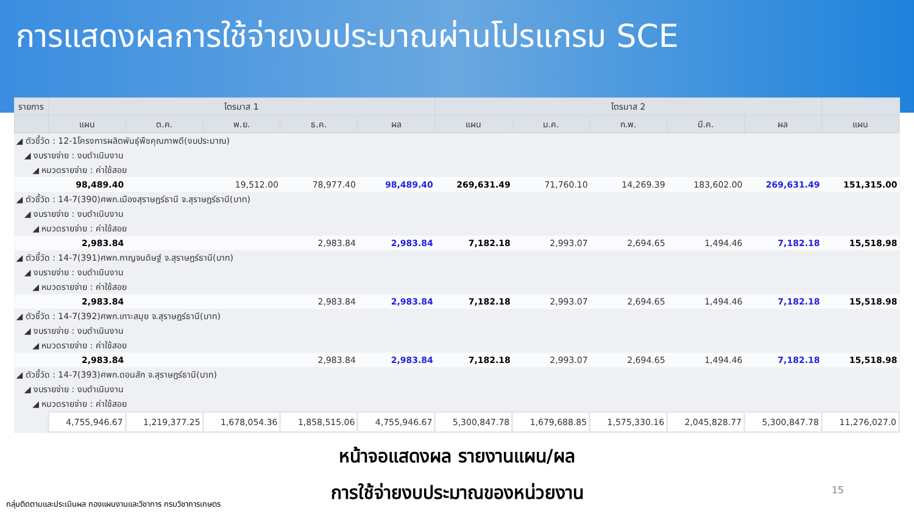การแสดงผลการใช้จ่ายงบประมาณผ่านโปรแกรม SCE
| รายการ | ไตรมาส 1 | | | | | ไตรมาส 2 | | | | | |
| --- | --- | --- | --- | --- | --- | --- | --- | --- | --- | --- | --- |
| | แผน | ต.ค. | พ.ย. | ธ.ค. | ผล | แผน | ม.ค. | ก.พ. | มี.ค. | ผล | แผน |
| ◢ ตัวชี้วัด : 12-1โครงการผลิตพันธุ์พืชคุณภาพดี(งบประมาณ) | | | | | | | | | | | |
| ◢ งบรายจ่าย : งบดำเนินงาน | | | | | | | | | | | |
| ◢ หมวดรายจ่าย : ค่าใช้สอย | | | | | | | | | | | |
| | 98,489.40 | | 19,512.00 | 78,977.40 | 98,489.40 | 269,631.49 | 71,760.10 | 14,269.39 | 183,602.00 | 269,631.49 | 151,315.00 |
| ◢ ตัวชี้วัด : 14-7(390)ศพก.เมืองสุราษฎร์ธานี จ.สุราษฎร์ธานี(บาท) | | | | | | | | | | | |
| ◢ งบรายจ่าย : งบดำเนินงาน | | | | | | | | | | | |
| ◢ หมวดรายจ่าย : ค่าใช้สอย | | | | | | | | | | | |
| | 2,983.84 | | | 2,983.84 | 2,983.84 | 7,182.18 | 2,993.07 | 2,694.65 | 1,494.46 | 7,182.18 | 15,518.98 |
| ◢ ตัวชี้วัด : 14-7(391)ศพก.กาญจนดิษฐ์ จ.สุราษฎร์ธานี(บาท) | | | | | | | | | | | |
| ◢ งบรายจ่าย : งบดำเนินงาน | | | | | | | | | | | |
| ◢ หมวดรายจ่าย : ค่าใช้สอย | | | | | | | | | | | |
| | 2,983.84 | | | 2,983.84 | 2,983.84 | 7,182.18 | 2,993.07 | 2,694.65 | 1,494.46 | 7,182.18 | 15,518.98 |
| ◢ ตัวชี้วัด : 14-7(392)ศพก.เกาะสมุย จ.สุราษฎร์ธานี(บาท) | | | | | | | | | | | |
| ◢ งบรายจ่าย : งบดำเนินงาน | | | | | | | | | | | |
| ◢ หมวดรายจ่าย : ค่าใช้สอย | | | | | | | | | | | |
| | 2,983.84 | | | 2,983.84 | 2,983.84 | 7,182.18 | 2,993.07 | 2,694.65 | 1,494.46 | 7,182.18 | 15,518.98 |
| ◢ ตัวชี้วัด : 14-7(393)ศพก.ดอนสัก จ.สุราษฎร์ธานี(บาท) | | | | | | | | | | | |
| ◢ งบรายจ่าย : งบดำเนินงาน | | | | | | | | | | | |
| ◢ หมวดรายจ่าย : ค่าใช้สอย | | | | | | | | | | | |
| | 4,755,946.67 | 1,219,377.25 | 1,678,054.36 | 1,858,515.06 | 4,755,946.67 | 5,300,847.78 | 1,679,688.85 | 1,575,330.16 | 2,045,828.77 | 5,300,847.78 | 11,276,027.0 |
หน้าจอแสดงผล รายงานแผน/ผล
การใช้จ่ายงบประมาณของหน่วยงาน
15
กลุ่มติดตามและประเมินผล กองแผนงานและวิชาการ กรมวิชาการเกษตร